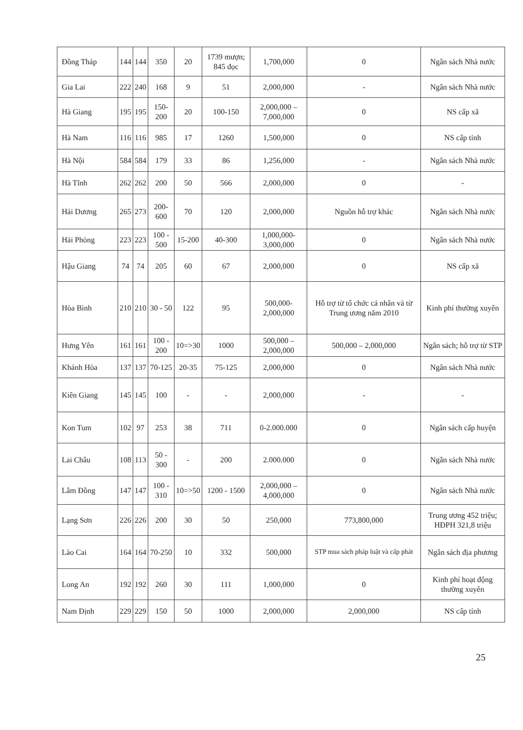| Đồng Tháp | 144 | 144 | 350 | 20 | 1739 mượn; 845 đọc | 1,700,000 | 0 | Ngân sách Nhà nước |
| Gia Lai | 222 | 240 | 168 | 9 | 51 | 2,000,000 | - | Ngân sách Nhà nước |
| Hà Giang | 195 | 195 | 150-200 | 20 | 100-150 | 2,000,000 – 7,000,000 | 0 | NS cấp xã |
| Hà Nam | 116 | 116 | 985 | 17 | 1260 | 1,500,000 | 0 | NS cấp tỉnh |
| Hà Nội | 584 | 584 | 179 | 33 | 86 | 1,256,000 | - | Ngân sách Nhà nước |
| Hà Tĩnh | 262 | 262 | 200 | 50 | 566 | 2,000,000 | 0 | - |
| Hải Dương | 265 | 273 | 200-600 | 70 | 120 | 2,000,000 | Nguồn hỗ trợ khác | Ngân sách Nhà nước |
| Hải Phòng | 223 | 223 | 100 - 500 | 15-200 | 40-300 | 1,000,000-3,000,000 | 0 | Ngân sách Nhà nước |
| Hậu Giang | 74 | 74 | 205 | 60 | 67 | 2,000,000 | 0 | NS cấp xã |
| Hòa Bình | 210 | 210 | 30 - 50 | 122 | 95 | 500,000-2,000,000 | Hỗ trợ từ tổ chức cá nhân và từ Trung ương năm 2010 | Kinh phí thường xuyên |
| Hưng Yên | 161 | 161 | 100 - 200 | 10=>30 | 1000 | 500,000 – 2,000,000 | 500,000 – 2,000,000 | Ngân sách; hỗ trợ từ STP |
| Khánh Hòa | 137 | 137 | 70-125 | 20-35 | 75-125 | 2,000,000 | 0 | Ngân sách Nhà nước |
| Kiên Giang | 145 | 145 | 100 | - | - | 2,000,000 | - | - |
| Kon Tum | 102 | 97 | 253 | 38 | 711 | 0-2.000.000 | 0 | Ngân sách cấp huyện |
| Lai Châu | 108 | 113 | 50 - 300 | - | 200 | 2.000.000 | 0 | Ngân sách Nhà nước |
| Lâm Đồng | 147 | 147 | 100 - 310 | 10=>50 | 1200 - 1500 | 2,000,000 – 4,000,000 | 0 | Ngân sách Nhà nước |
| Lạng Sơn | 226 | 226 | 200 | 30 | 50 | 250,000 | 773,800,000 | Trung ương 452 triệu; HĐPH 321,8 triệu |
| Lào Cai | 164 | 164 | 70-250 | 10 | 332 | 500,000 | STP mua sách pháp luật và cấp phát | Ngân sách địa phương |
| Long An | 192 | 192 | 260 | 30 | 111 | 1,000,000 | 0 | Kinh phí hoạt động thường xuyên |
| Nam Định | 229 | 229 | 150 | 50 | 1000 | 2,000,000 | 2,000,000 | NS cấp tỉnh |
25